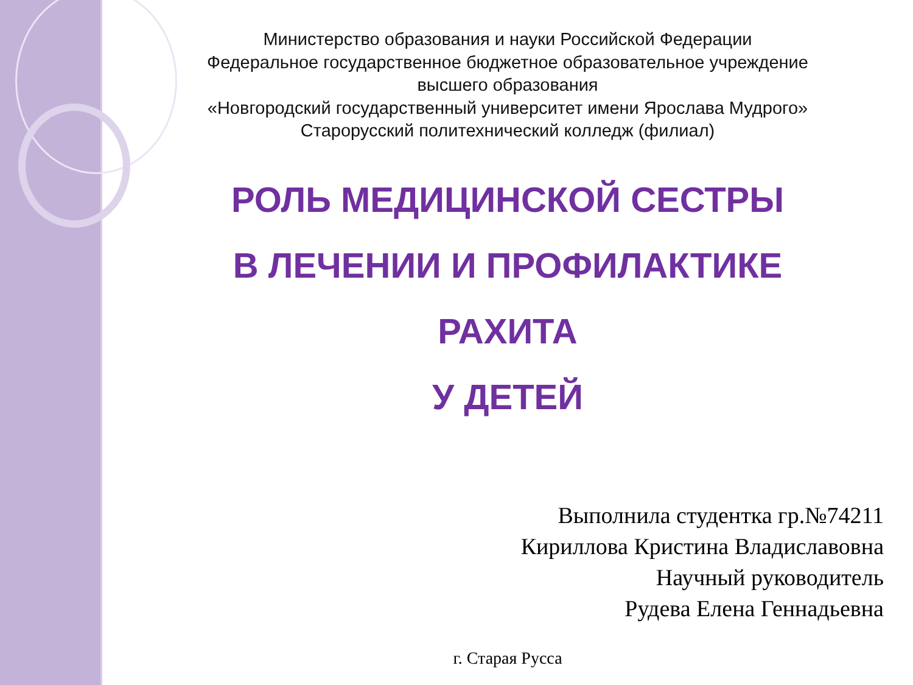Министерство образования и науки Российской Федерации
Федеральное государственное бюджетное образовательное учреждение
высшего образования
«Новгородский государственный университет имени Ярослава Мудрого»
Старорусский политехнический колледж (филиал)
РОЛЬ МЕДИЦИНСКОЙ СЕСТРЫ
В ЛЕЧЕНИИ И ПРОФИЛАКТИКЕ
РАХИТА
У ДЕТЕЙ
Выполнила студентка гр.№74211
Кириллова Кристина Владиславовна
Научный руководитель
Рудева Елена Геннадьевна
г. Старая Русса